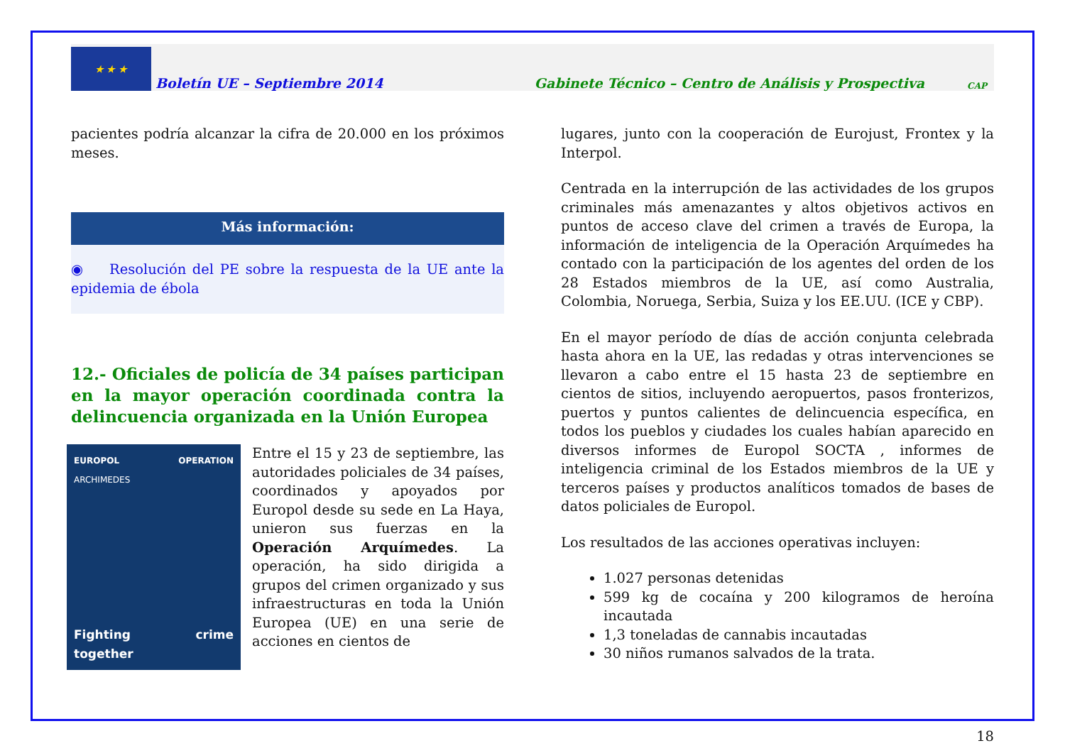★ ★ ★
Boletín UE – Septiembre 2014 Gabinete Técnico – Centro de Análisis y Prospectiva CAP
pacientes podría alcanzar la cifra de 20.000 en los próximos meses.
Más información:
◉ Resolución del PE sobre la respuesta de la UE ante la epidemia de ébola
12.- Oficiales de policía de 34 países participan en la mayor operación coordinada contra la delincuencia organizada en la Unión Europea
EUROPOL OPERATION ARCHIMEDES
Fighting crime together
Entre el 15 y 23 de septiembre, las autoridades policiales de 34 países, coordinados y apoyados por Europol desde su sede en La Haya, unieron sus fuerzas en la Operación Arquímedes. La operación, ha sido dirigida a grupos del crimen organizado y sus infraestructuras en toda la Unión Europea (UE) en una serie de acciones en cientos de
lugares, junto con la cooperación de Eurojust, Frontex y la Interpol.
Centrada en la interrupción de las actividades de los grupos criminales más amenazantes y altos objetivos activos en puntos de acceso clave del crimen a través de Europa, la información de inteligencia de la Operación Arquímedes ha contado con la participación de los agentes del orden de los 28 Estados miembros de la UE, así como Australia, Colombia, Noruega, Serbia, Suiza y los EE.UU. (ICE y CBP).
En el mayor período de días de acción conjunta celebrada hasta ahora en la UE, las redadas y otras intervenciones se llevaron a cabo entre el 15 hasta 23 de septiembre en cientos de sitios, incluyendo aeropuertos, pasos fronterizos, puertos y puntos calientes de delincuencia específica, en todos los pueblos y ciudades los cuales habían aparecido en diversos informes de Europol SOCTA , informes de inteligencia criminal de los Estados miembros de la UE y terceros países y productos analíticos tomados de bases de datos policiales de Europol.
Los resultados de las acciones operativas incluyen:
1.027 personas detenidas
599 kg de cocaína y 200 kilogramos de heroína incautada
1,3 toneladas de cannabis incautadas
30 niños rumanos salvados de la trata.
18